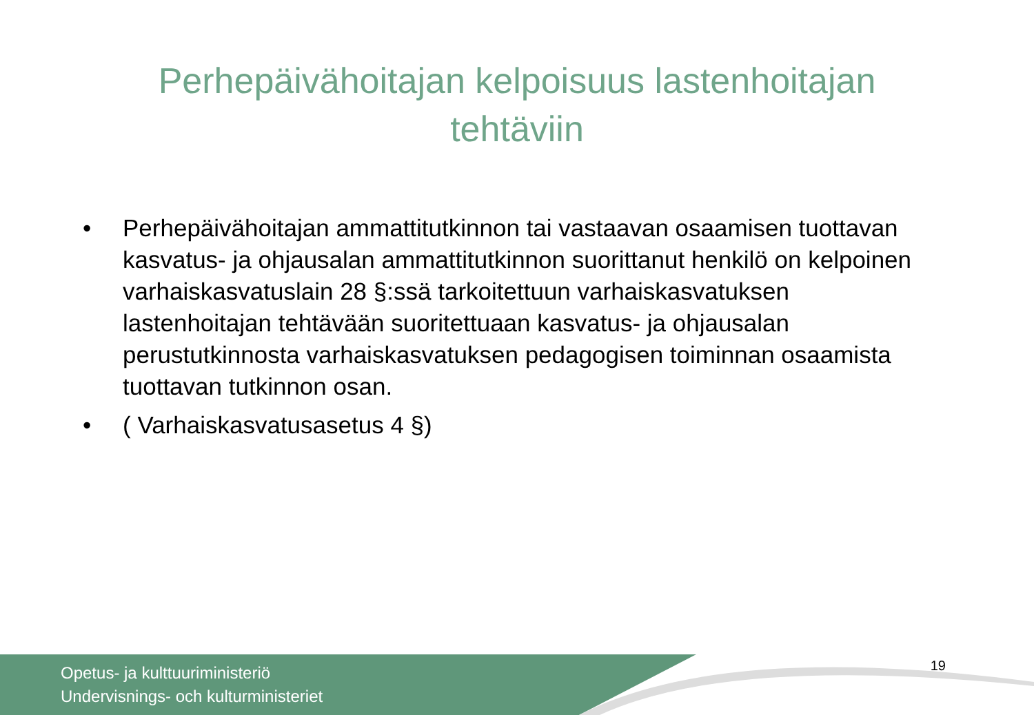Perhepäivähoitajan kelpoisuus lastenhoitajan tehtäviin
• Perhepäivähoitajan ammattitutkinnon tai vastaavan osaamisen tuottavan kasvatus- ja ohjausalan ammattitutkinnon suorittanut henkilö on kelpoinen varhaiskasvatuslain 28 §:ssä tarkoitettuun varhaiskasvatuksen lastenhoitajan tehtävään suoritettuaan kasvatus- ja ohjausalan perustutkinnosta varhaiskasvatuksen pedagogisen toiminnan osaamista tuottavan tutkinnon osan.
• ( Varhaiskasvatusasetus 4 §)
Opetus- ja kulttuuriministeriö
Undervisnings- och kulturministeriet
19